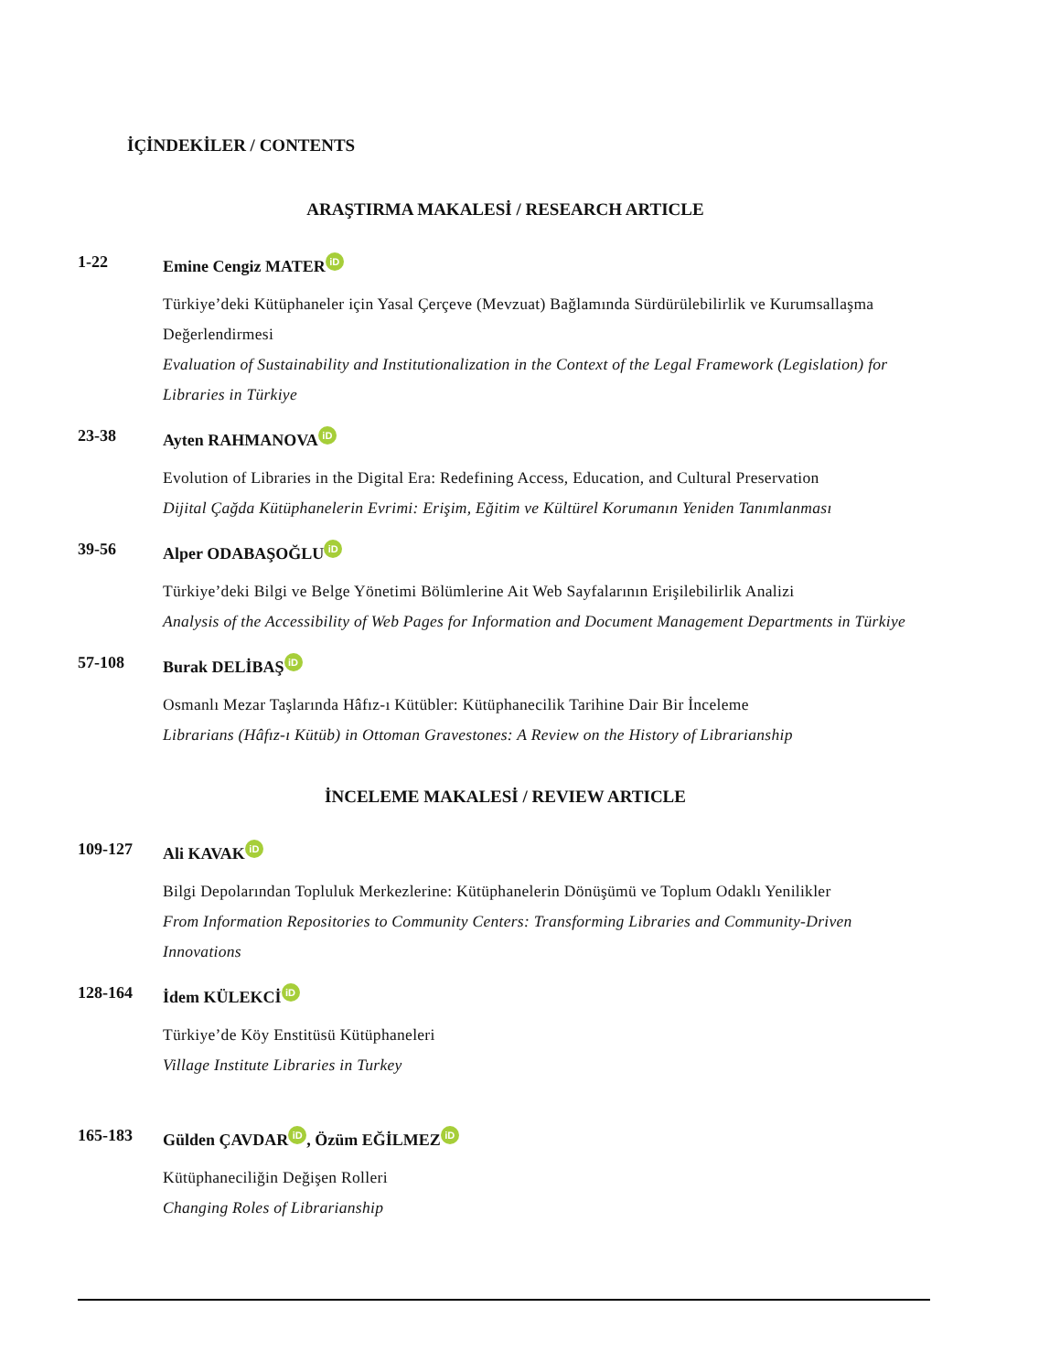İÇİNDEKİLER / CONTENTS
ARAŞTIRMA MAKALESİ / RESEARCH ARTICLE
1-22 Emine Cengiz MATER iD
Türkiye’deki Kütüphaneler için Yasal Çerçeve (Mevzuat) Bağlamında Sürdürülebilirlik ve Kurumsallaşma Değerlendirmesi
Evaluation of Sustainability and Institutionalization in the Context of the Legal Framework (Legislation) for Libraries in Türkiye
23-38 Ayten RAHMANOVA iD
Evolution of Libraries in the Digital Era: Redefining Access, Education, and Cultural Preservation
Dijital Çağda Kütüphanelerin Evrimi: Erişim, Eğitim ve Kültürel Korumanın Yeniden Tanımlanması
39-56 Alper ODABAŞOĞLU iD
Türkiye’deki Bilgi ve Belge Yönetimi Bölümlerine Ait Web Sayfalarının Erişilebilirlik Analizi
Analysis of the Accessibility of Web Pages for Information and Document Management Departments in Türkiye
57-108 Burak DELİBAŞ iD
Osmanlı Mezar Taşlarında Hâfız-ı Kütübler: Kütüphanecilik Tarihine Dair Bir İnceleme
Librarians (Hâfız-ı Kütüb) in Ottoman Gravestones: A Review on the History of Librarianship
İNCELEME MAKALESİ / REVIEW ARTICLE
109-127 Ali KAVAK iD
Bilgi Depolarından Topluluk Merkezlerine: Kütüphanelerin Dönüşümü ve Toplum Odaklı Yenilikler
From Information Repositories to Community Centers: Transforming Libraries and Community-Driven Innovations
128-164 İdem KÜLEKCİ iD
Türkiye’de Köy Enstitüsü Kütüphaneleri
Village Institute Libraries in Turkey
165-183 Gülden ÇAVDAR iD, Özüm EĞİLMEZ iD
Kütüphaneciliğin Değişen Rolleri
Changing Roles of Librarianship